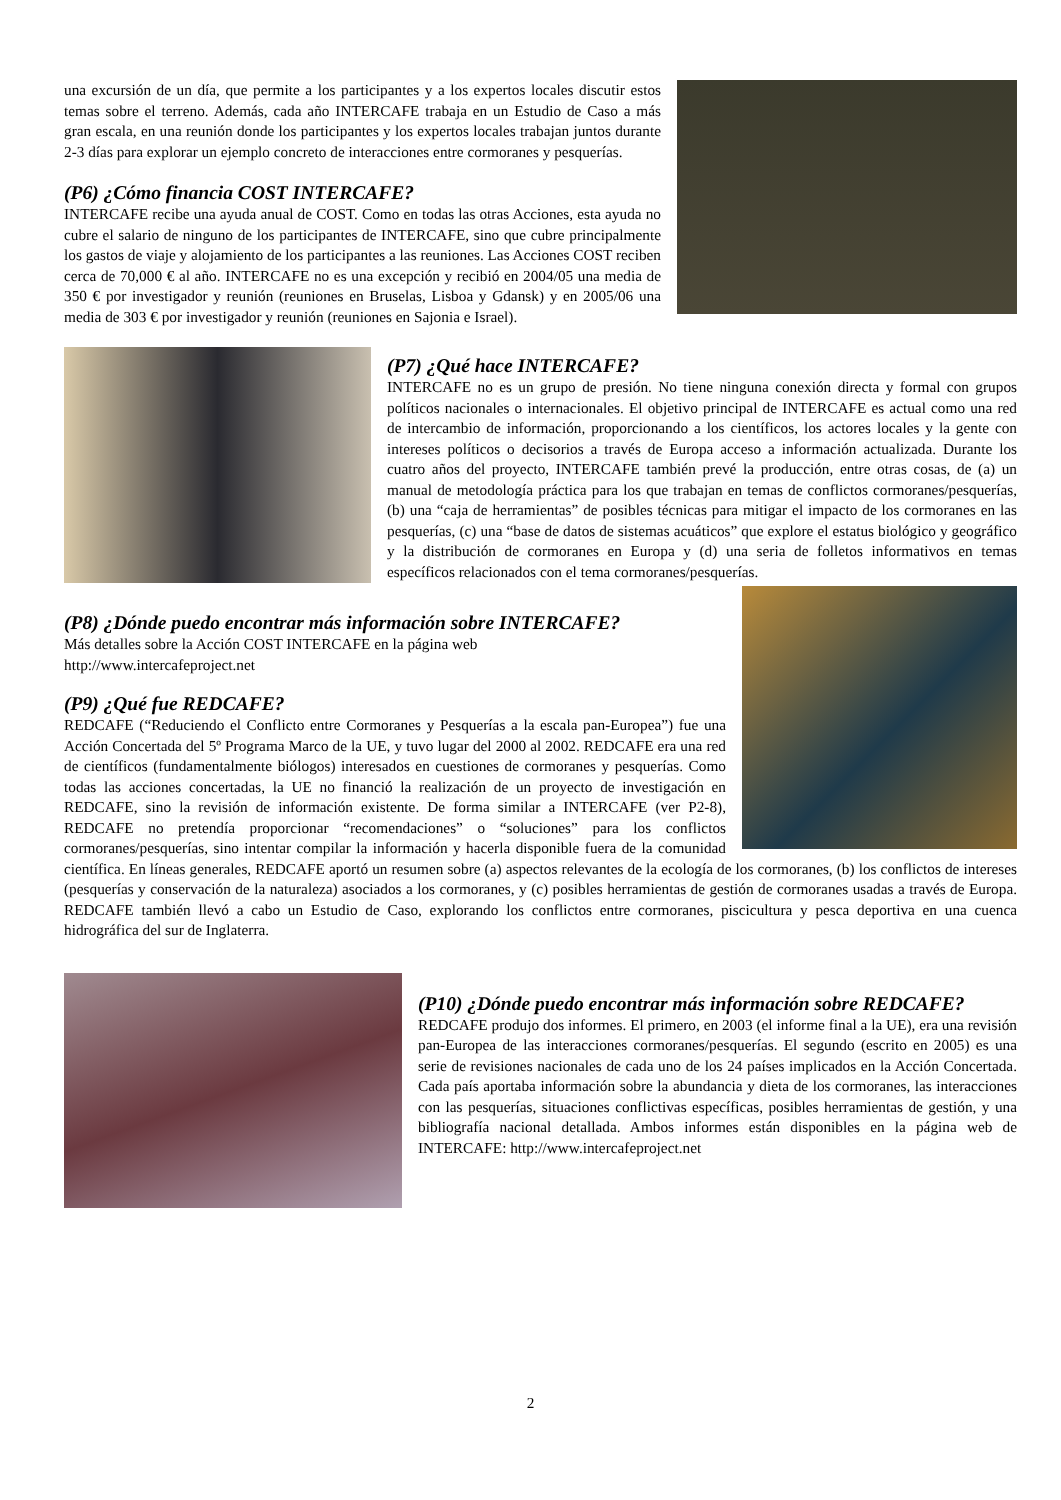una excursión de un día, que permite a los participantes y a los expertos locales discutir estos temas sobre el terreno. Además, cada año INTERCAFE trabaja en un Estudio de Caso a más gran escala, en una reunión donde los participantes y los expertos locales trabajan juntos durante 2-3 días para explorar un ejemplo concreto de interacciones entre cormoranes y pesquerías.
(P6) ¿Cómo financia COST INTERCAFE?
INTERCAFE recibe una ayuda anual de COST. Como en todas las otras Acciones, esta ayuda no cubre el salario de ninguno de los participantes de INTERCAFE, sino que cubre principalmente los gastos de viaje y alojamiento de los participantes a las reuniones. Las Acciones COST reciben cerca de 70,000 € al año. INTERCAFE no es una excepción y recibió en 2004/05 una media de 350 € por investigador y reunión (reuniones en Bruselas, Lisboa y Gdansk) y en 2005/06 una media de 303 € por investigador y reunión (reuniones en Sajonia e Israel).
(P7) ¿Qué hace INTERCAFE?
INTERCAFE no es un grupo de presión. No tiene ninguna conexión directa y formal con grupos políticos nacionales o internacionales. El objetivo principal de INTERCAFE es actual como una red de intercambio de información, proporcionando a los científicos, los actores locales y la gente con intereses políticos o decisorios a través de Europa acceso a información actualizada. Durante los cuatro años del proyecto, INTERCAFE también prevé la producción, entre otras cosas, de (a) un manual de metodología práctica para los que trabajan en temas de conflictos cormoranes/pesquerías, (b) una “caja de herramientas” de posibles técnicas para mitigar el impacto de los cormoranes en las pesquerías, (c) una “base de datos de sistemas acuáticos” que explore el estatus biológico y geográfico y la distribución de cormoranes en Europa y (d) una seria de folletos informativos en temas específicos relacionados con el tema cormoranes/pesquerías.
(P8) ¿Dónde puedo encontrar más información sobre INTERCAFE?
Más detalles sobre la Acción COST INTERCAFE en la página web
http://www.intercafeproject.net
(P9) ¿Qué fue REDCAFE?
REDCAFE (“Reduciendo el Conflicto entre Cormoranes y Pesquerías a la escala pan-Europea”) fue una Acción Concertada del 5º Programa Marco de la UE, y tuvo lugar del 2000 al 2002. REDCAFE era una red de científicos (fundamentalmente biólogos) interesados en cuestiones de cormoranes y pesquerías. Como todas las acciones concertadas, la UE no financió la realización de un proyecto de investigación en REDCAFE, sino la revisión de información existente. De forma similar a INTERCAFE (ver P2-8), REDCAFE no pretendía proporcionar “recomendaciones” o “soluciones” para los conflictos cormoranes/pesquerías, sino intentar compilar la información y hacerla disponible fuera de la comunidad científica. En líneas generales, REDCAFE aportó un resumen sobre (a) aspectos relevantes de la ecología de los cormoranes, (b) los conflictos de intereses (pesquerías y conservación de la naturaleza) asociados a los cormoranes, y (c) posibles herramientas de gestión de cormoranes usadas a través de Europa. REDCAFE también llevó a cabo un Estudio de Caso, explorando los conflictos entre cormoranes, piscicultura y pesca deportiva en una cuenca hidrográfica del sur de Inglaterra.
(P10) ¿Dónde puedo encontrar más información sobre REDCAFE?
REDCAFE produjo dos informes. El primero, en 2003 (el informe final a la UE), era una revisión pan-Europea de las interacciones cormoranes/pesquerías. El segundo (escrito en 2005) es una serie de revisiones nacionales de cada uno de los 24 países implicados en la Acción Concertada. Cada país aportaba información sobre la abundancia y dieta de los cormoranes, las interacciones con las pesquerías, situaciones conflictivas específicas, posibles herramientas de gestión, y una bibliografía nacional detallada. Ambos informes están disponibles en la página web de INTERCAFE: http://www.intercafeproject.net
2